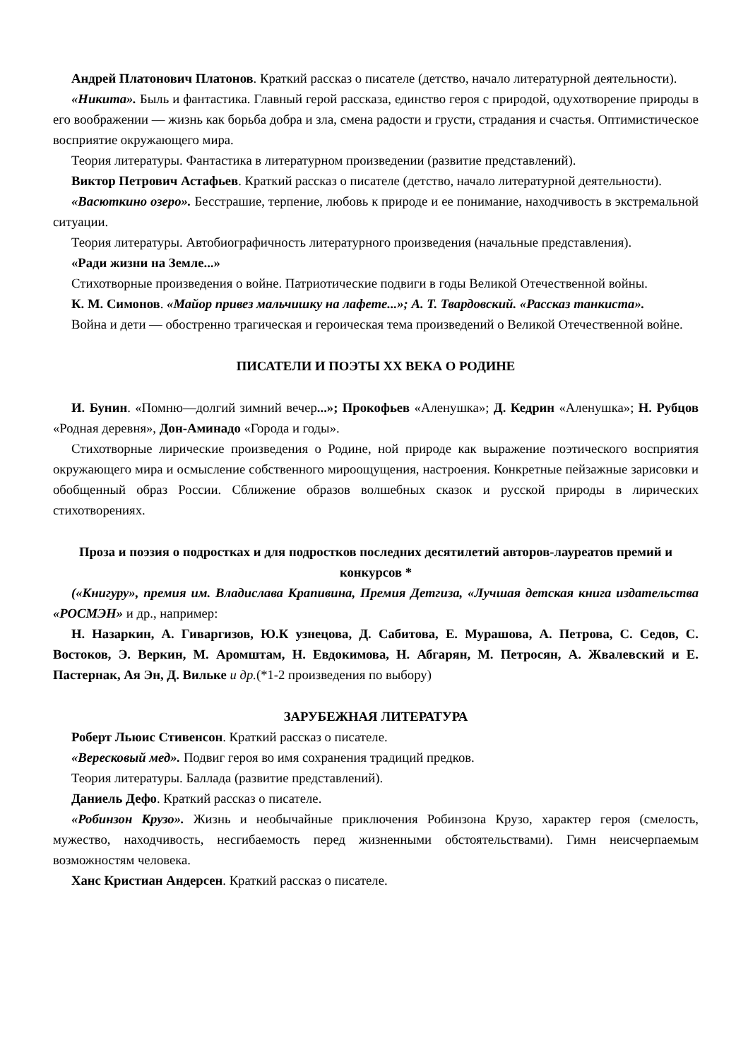Андрей Платонович Платонов. Краткий рассказ о писателе (детство, начало литературной деятельности).
«Никита». Быль и фантастика. Главный герой рассказа, единство героя с природой, одухотворение природы в его воображении — жизнь как борьба добра и зла, смена радости и грусти, страдания и счастья. Оптимистическое восприятие окружающего мира.
Теория литературы. Фантастика в литературном произведении (развитие представлений).
Виктор Петрович Астафьев. Краткий рассказ о писателе (детство, начало литературной деятельности).
«Васюткино озеро». Бесстрашие, терпение, любовь к природе и ее понимание, находчивость в экстремальной ситуации.
Теория литературы. Автобиографичность литературного произведения (начальные представления).
«Ради жизни на Земле...»
Стихотворные произведения о войне. Патриотические подвиги в годы Великой Отечественной войны.
К. М. Симонов. «Майор привез мальчишку на лафете...»; А. Т. Твардовский. «Рассказ танкиста».
Война и дети — обостренно трагическая и героическая тема произведений о Великой Отечественной войне.
ПИСАТЕЛИ И ПОЭТЫ XX ВЕКА О РОДИНЕ
И. Бунин. «Помню—долгий зимний вечер...»; Прокофьев «Аленушка»; Д. Кедрин «Аленушка»; Н. Рубцов «Родная деревня», Дон-Аминадо «Города и годы».
Стихотворные лирические произведения о Родине, ной природе как выражение поэтического восприятия окружающего мира и осмысление собственного мироощущения, настроения. Конкретные пейзажные зарисовки и обобщенный образ России. Сближение образов волшебных сказок и русской природы в лирических стихотворениях.
Проза и поэзия о подростках и для подростков последних десятилетий авторов-лауреатов премий и конкурсов *
(«Книгуру», премия им. Владислава Крапивина, Премия Детгиза, «Лучшая детская книга издательства «РОСМЭН» и др., например:
Н. Назаркин, А. Гиваргизов, Ю.К узнецова, Д. Сабитова, Е. Мурашова, А. Петрова, С. Седов, С. Востоков, Э. Веркин, М. Аромштам, Н. Евдокимова, Н. Абгарян, М. Петросян, А. Жвалевский и Е. Пастернак, Ая Эн, Д. Вильке и др.(*1-2 произведения по выбору)
ЗАРУБЕЖНАЯ ЛИТЕРАТУРА
Роберт Льюис Стивенсон. Краткий рассказ о писателе.
«Вересковый мед». Подвиг героя во имя сохранения традиций предков.
Теория литературы. Баллада (развитие представлений).
Даниель Дефо. Краткий рассказ о писателе.
«Робинзон Крузо». Жизнь и необычайные приключения Робинзона Крузо, характер героя (смелость, мужество, находчивость, несгибаемость перед жизненными обстоятельствами). Гимн неисчерпаемым возможностям человека.
Ханс Кристиан Андерсен. Краткий рассказ о писателе.